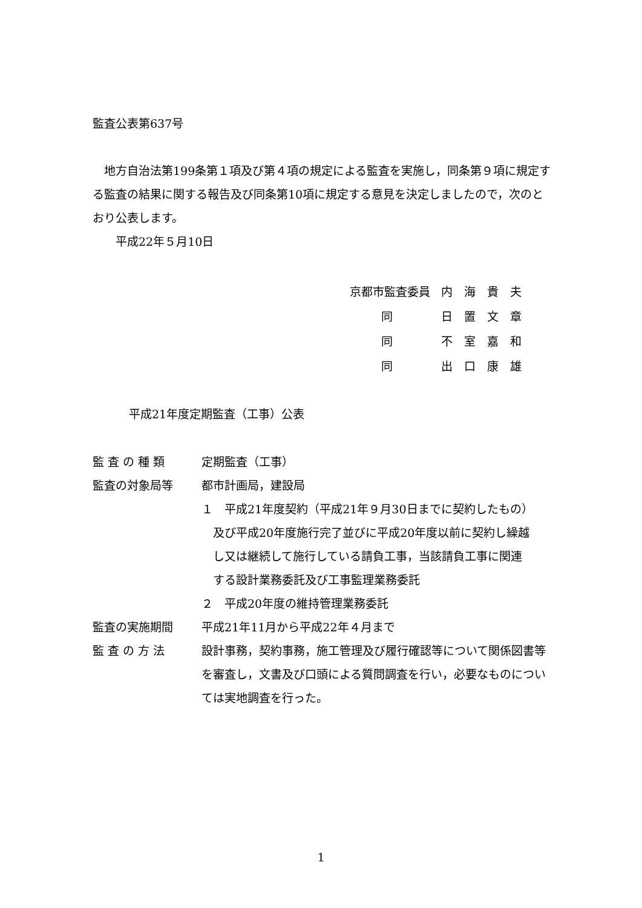監査公表第637号
　地方自治法第199条第１項及び第４項の規定による監査を実施し，同条第９項に規定する監査の結果に関する報告及び同条第10項に規定する意見を決定しましたので，次のとおり公表します。
　　平成22年５月10日
| 京都市監査委員 | 内 海 貴 夫 |
| 同 | 日 置 文 章 |
| 同 | 不 室 嘉 和 |
| 同 | 出 口 康 雄 |
平成21年度定期監査（工事）公表
| 監 査 の 種 類 | 定期監査（工事） |
| 監査の対象局等 | 都市計画局，建設局 １ 平成21年度契約（平成21年９月30日までに契約したもの） 及び平成20年度施行完了並びに平成20年度以前に契約し繰越 し又は継続して施行している請負工事，当該請負工事に関連 する設計業務委託及び工事監理業務委託 ２ 平成20年度の維持管理業務委託 |
| 監査の実施期間 | 平成21年11月から平成22年４月まで |
| 監 査 の 方 法 | 設計事務，契約事務，施工管理及び履行確認等について関係図書等を審査し，文書及び口頭による質問調査を行い，必要なものについては実地調査を行った。 |
1